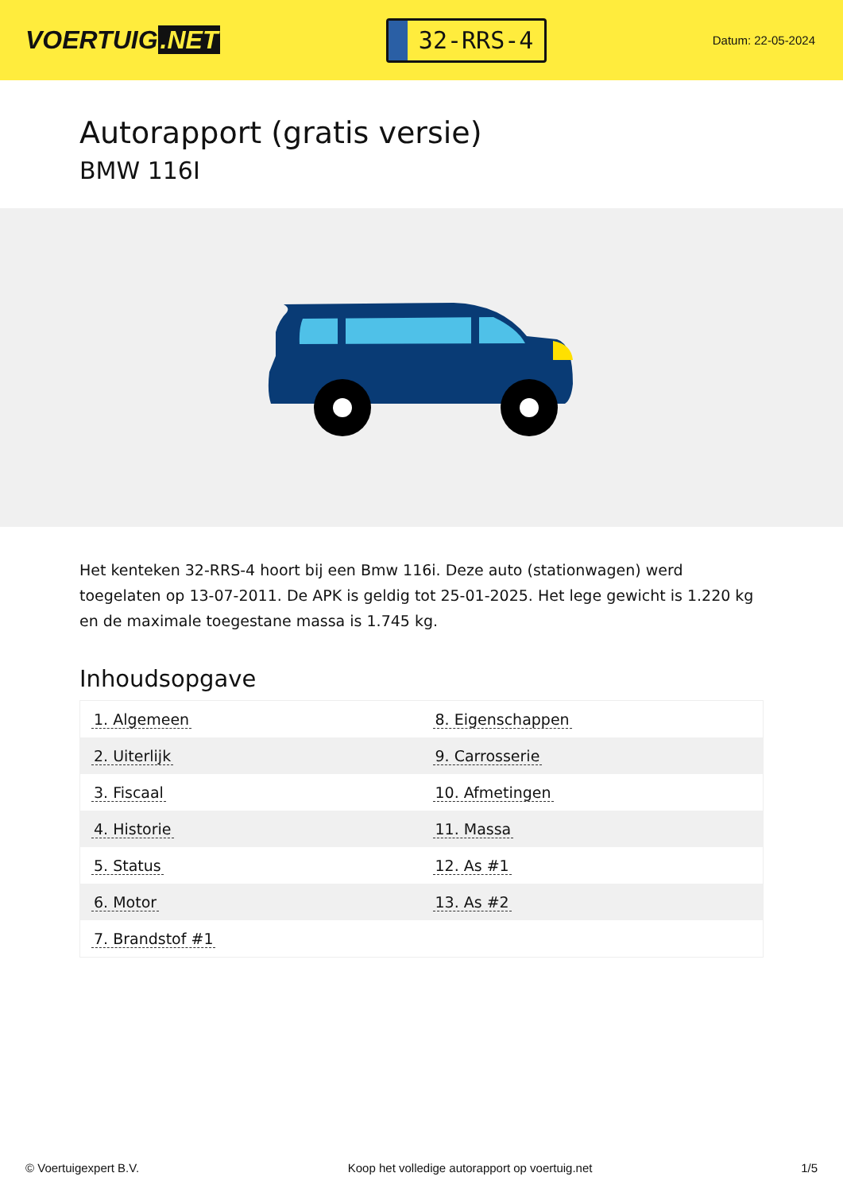VOERTUIG.NET
32-RRS-4
Datum: 22-05-2024
Autorapport (gratis versie)
BMW 116I
Het kenteken 32-RRS-4 hoort bij een Bmw 116i. Deze auto (stationwagen) werd toegelaten op 13-07-2011. De APK is geldig tot 25-01-2025. Het lege gewicht is 1.220 kg en de maximale toegestane massa is 1.745 kg.
Inhoudsopgave
| 1. Algemeen | 8. Eigenschappen |
| 2. Uiterlijk | 9. Carrosserie |
| 3. Fiscaal | 10. Afmetingen |
| 4. Historie | 11. Massa |
| 5. Status | 12. As #1 |
| 6. Motor | 13. As #2 |
| 7. Brandstof #1 | |
© Voertuigexpert B.V. Koop het volledige autorapport op voertuig.net 1/5